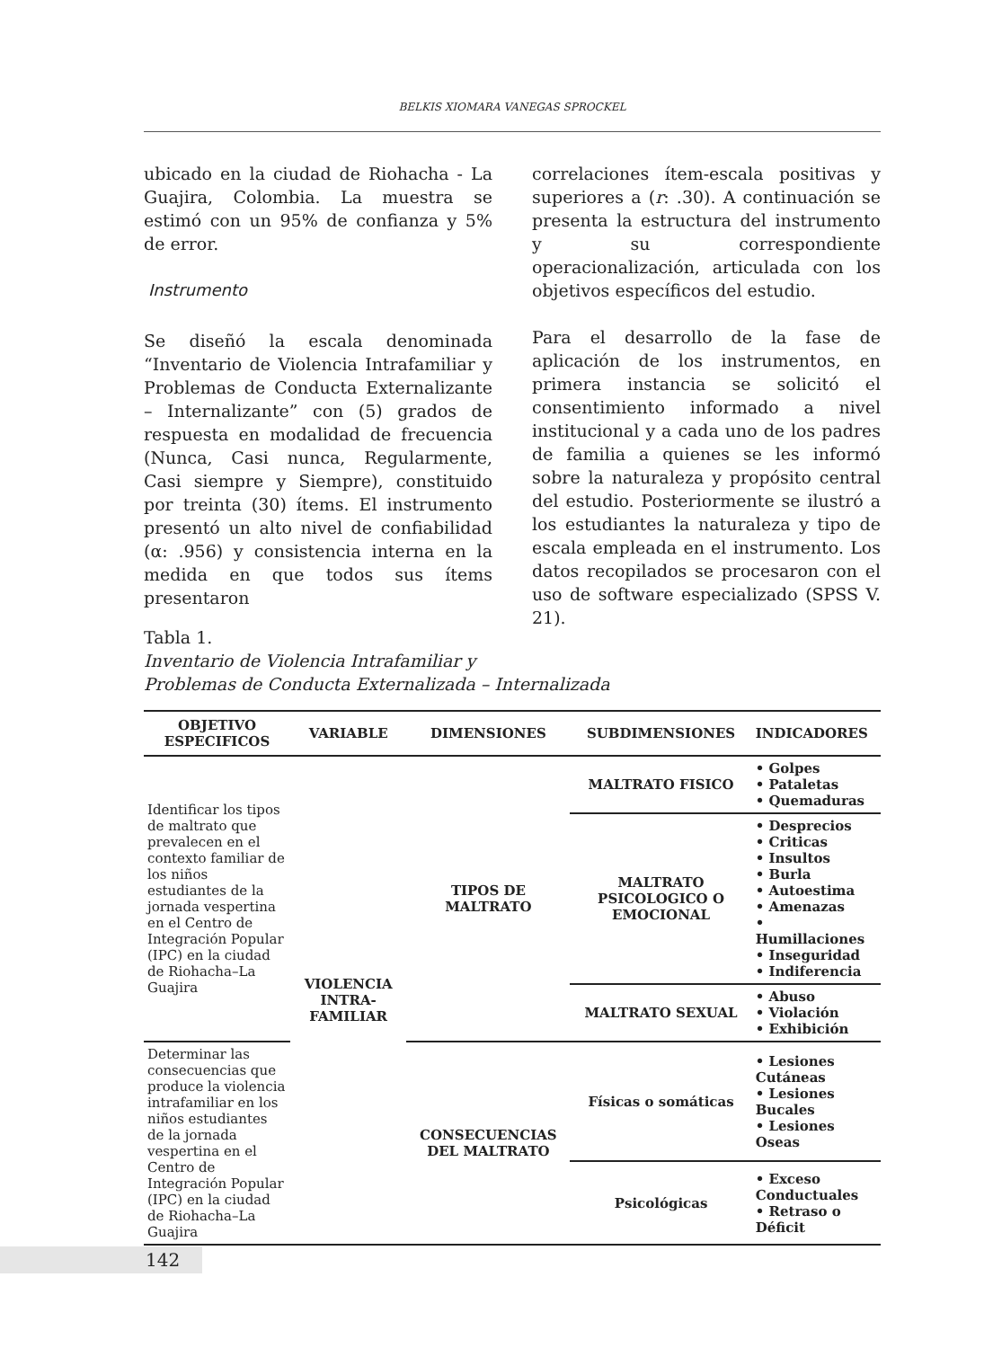BELKIS XIOMARA VANEGAS SPROCKEL
ubicado en la ciudad de Riohacha - La Guajira, Colombia. La muestra se estimó con un 95% de confianza y 5% de error.
Instrumento
Se diseñó la escala denominada “Inventario de Violencia Intrafamiliar y Problemas de Conducta Externalizante – Internalizante” con (5) grados de respuesta en modalidad de frecuencia (Nunca, Casi nunca, Regularmente, Casi siempre y Siempre), constituido por treinta (30) ítems. El instrumento presentó un alto nivel de confiabilidad (α: .956) y consistencia interna en la medida en que todos sus ítems presentaron
correlaciones ítem-escala positivas y superiores a (r: .30). A continuación se presenta la estructura del instrumento y su correspondiente operacionalización, articulada con los objetivos específicos del estudio.
Para el desarrollo de la fase de aplicación de los instrumentos, en primera instancia se solicitó el consentimiento informado a nivel institucional y a cada uno de los padres de familia a quienes se les informó sobre la naturaleza y propósito central del estudio. Posteriormente se ilustró a los estudiantes la naturaleza y tipo de escala empleada en el instrumento. Los datos recopilados se procesaron con el uso de software especializado (SPSS V. 21).
Tabla 1.
Inventario de Violencia Intrafamiliar y
Problemas de Conducta Externalizada – Internalizada
| OBJETIVO ESPECIFICOS | VARIABLE | DIMENSIONES | SUBDIMENSIONES | INDICADORES |
| --- | --- | --- | --- | --- |
| Identificar los tipos de maltrato que prevalecen en el contexto familiar de los niños estudiantes de la jornada vespertina en el Centro de Integración Popular (IPC) en la ciudad de Riohacha–La Guajira | VIOLENCIA INTRA-FAMILIAR | TIPOS DE MALTRATO | MALTRATO FISICO | • Golpes • Pataletas • Quemaduras |
| | | | MALTRATO PSICOLOGICO O EMOCIONAL | • Desprecios • Criticas • Insultos • Burla • Autoestima • Amenazas • Humillaciones • Inseguridad • Indiferencia |
| | | | MALTRATO SEXUAL | • Abuso • Violación • Exhibición |
| Determinar las consecuencias que produce la violencia intrafamiliar en los niños estudiantes de la jornada vespertina en el Centro de Integración Popular (IPC) en la ciudad de Riohacha–La Guajira | | CONSECUENCIAS DEL MALTRATO | Físicas o somáticas | • Lesiones Cutáneas • Lesiones Bucales • Lesiones Oseas |
| | | | Psicológicas | • Exceso Conductuales • Retraso o Déficit |
142